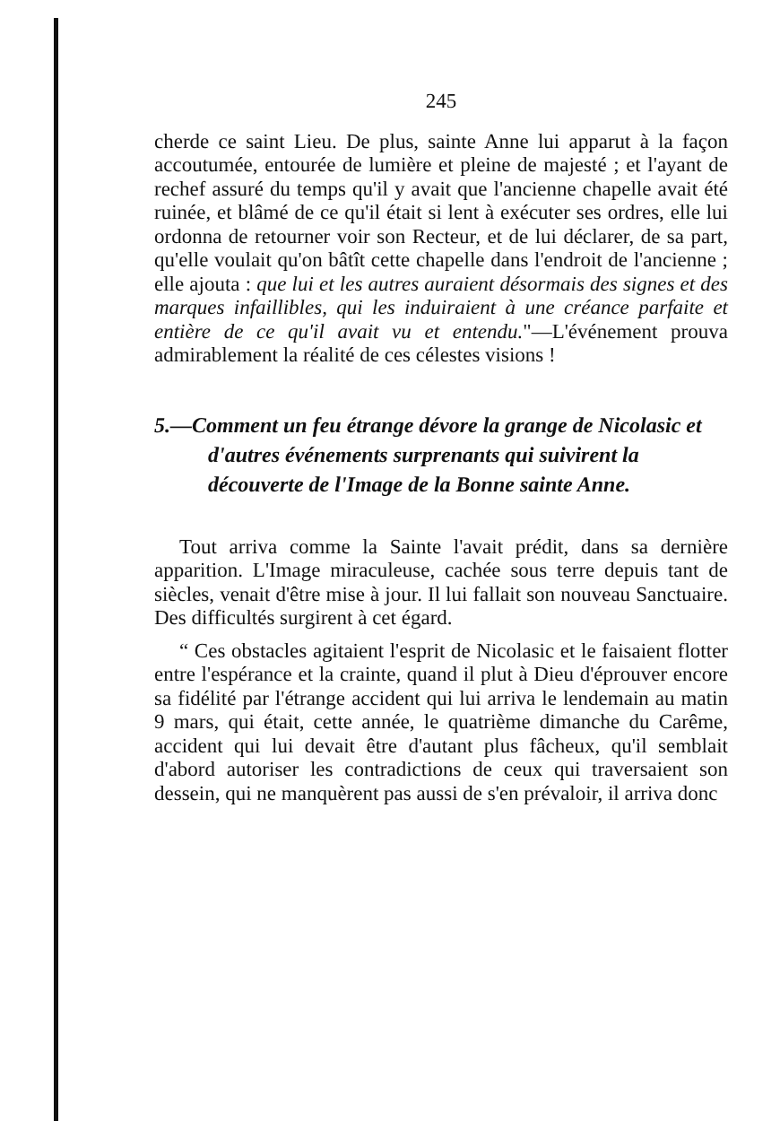245
cherde ce saint Lieu. De plus, sainte Anne lui apparut à la façon accoutumée, entourée de lumière et pleine de majesté ; et l'ayant de rechef assuré du temps qu'il y avait que l'ancienne chapelle avait été ruinée, et blâmé de ce qu'il était si lent à exécuter ses ordres, elle lui ordonna de retourner voir son Recteur, et de lui déclarer, de sa part, qu'elle voulait qu'on bâtît cette chapelle dans l'endroit de l'ancienne ; elle ajouta : que lui et les autres auraient désormais des signes et des marques infaillibles, qui les induiraient à une créance parfaite et entière de ce qu'il avait vu et entendu."—L'événement prouva admirablement la réalité de ces célestes visions !
5.—Comment un feu étrange dévore la grange de Nicolasic et d'autres événements surprenants qui suivirent la découverte de l'Image de la Bonne sainte Anne.
Tout arriva comme la Sainte l'avait prédit, dans sa dernière apparition. L'Image miraculeuse, cachée sous terre depuis tant de siècles, venait d'être mise à jour. Il lui fallait son nouveau Sanctuaire. Des difficultés surgirent à cet égard.
“ Ces obstacles agitaient l'esprit de Nicolasic et le faisaient flotter entre l'espérance et la crainte, quand il plut à Dieu d'éprouver encore sa fidélité par l'étrange accident qui lui arriva le lendemain au matin 9 mars, qui était, cette année, le quatrième dimanche du Carême, accident qui lui devait être d'autant plus fâcheux, qu'il semblait d'abord autoriser les contradictions de ceux qui traversaient son dessein, qui ne manquèrent pas aussi de s'en prévaloir, il arriva donc